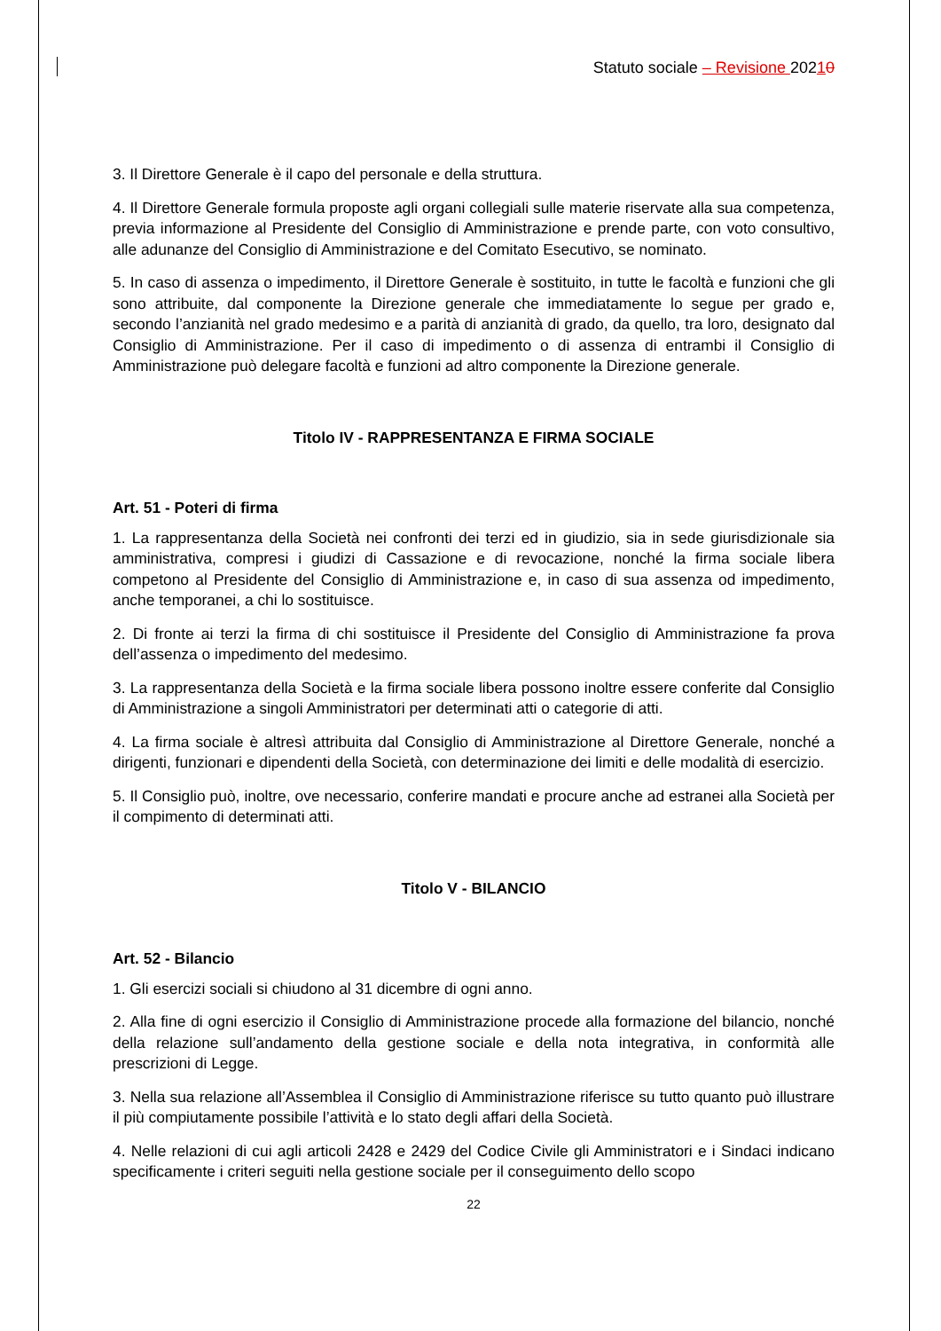Statuto sociale – Revisione 20210
3. Il Direttore Generale è il capo del personale e della struttura.
4. Il Direttore Generale formula proposte agli organi collegiali sulle materie riservate alla sua competenza, previa informazione al Presidente del Consiglio di Amministrazione e prende parte, con voto consultivo, alle adunanze del Consiglio di Amministrazione e del Comitato Esecutivo, se nominato.
5. In caso di assenza o impedimento, il Direttore Generale è sostituito, in tutte le facoltà e funzioni che gli sono attribuite, dal componente la Direzione generale che immediatamente lo segue per grado e, secondo l’anzianità nel grado medesimo e a parità di anzianità di grado, da quello, tra loro, designato dal Consiglio di Amministrazione. Per il caso di impedimento o di assenza di entrambi il Consiglio di Amministrazione può delegare facoltà e funzioni ad altro componente la Direzione generale.
Titolo IV - RAPPRESENTANZA E FIRMA SOCIALE
Art. 51 - Poteri di firma
1. La rappresentanza della Società nei confronti dei terzi ed in giudizio, sia in sede giurisdizionale sia amministrativa, compresi i giudizi di Cassazione e di revocazione, nonché la firma sociale libera competono al Presidente del Consiglio di Amministrazione e, in caso di sua assenza od impedimento, anche temporanei, a chi lo sostituisce.
2. Di fronte ai terzi la firma di chi sostituisce il Presidente del Consiglio di Amministrazione fa prova dell’assenza o impedimento del medesimo.
3. La rappresentanza della Società e la firma sociale libera possono inoltre essere conferite dal Consiglio di Amministrazione a singoli Amministratori per determinati atti o categorie di atti.
4. La firma sociale è altresì attribuita dal Consiglio di Amministrazione al Direttore Generale, nonché a dirigenti, funzionari e dipendenti della Società, con determinazione dei limiti e delle modalità di esercizio.
5. Il Consiglio può, inoltre, ove necessario, conferire mandati e procure anche ad estranei alla Società per il compimento di determinati atti.
Titolo V - BILANCIO
Art. 52 - Bilancio
1. Gli esercizi sociali si chiudono al 31 dicembre di ogni anno.
2. Alla fine di ogni esercizio il Consiglio di Amministrazione procede alla formazione del bilancio, nonché della relazione sull’andamento della gestione sociale e della nota integrativa, in conformità alle prescrizioni di Legge.
3. Nella sua relazione all’Assemblea il Consiglio di Amministrazione riferisce su tutto quanto può illustrare il più compiutamente possibile l’attività e lo stato degli affari della Società.
4. Nelle relazioni di cui agli articoli 2428 e 2429 del Codice Civile gli Amministratori e i Sindaci indicano specificamente i criteri seguiti nella gestione sociale per il conseguimento dello scopo
22